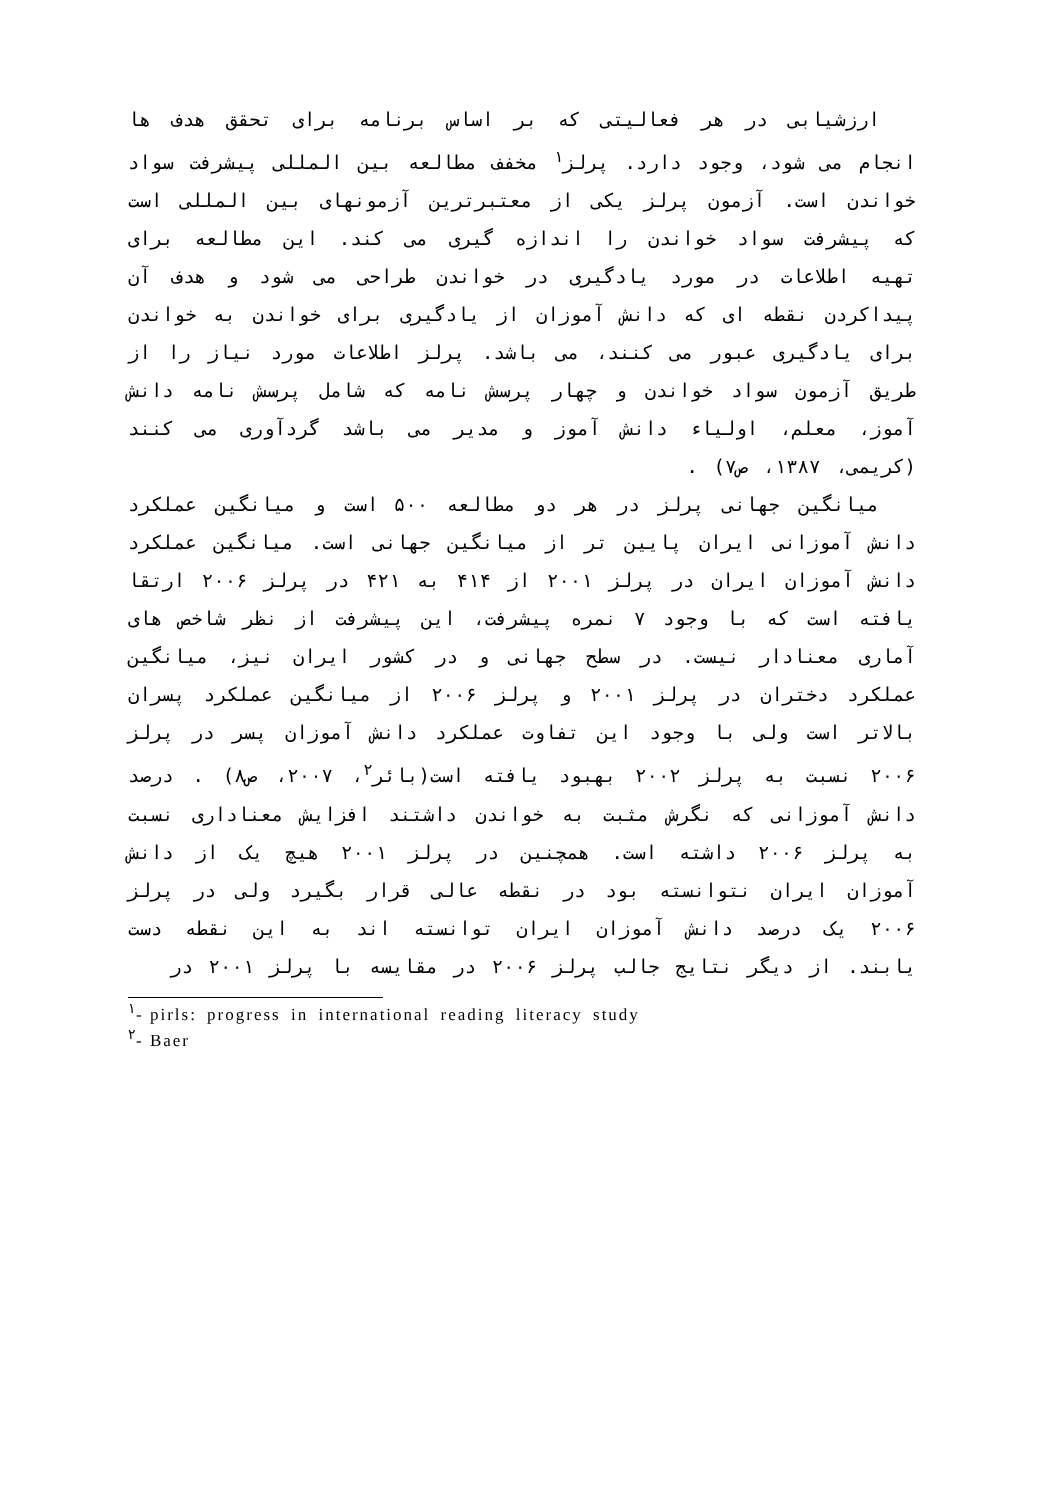ارزشیابی در هر فعالیتی که بر اساس برنامه برای تحقق هدف ها انجام می شود، وجود دارد. پرلز<sup>۱</sup> مخفف مطالعه بین المللی پیشرفت سواد خواندن است. آزمون پرلز یکی از معتبرترین آزمونهای بین المللی است که پیشرفت سواد خواندن را اندازه گیری می کند. این مطالعه برای تهیه اطلاعات در مورد یادگیری در خواندن طراحی می شود و هدف آن پیداکردن نقطه ای که دانش آموزان از یادگیری برای خواندن به خواندن برای یادگیری عبور می کنند، می باشد. پرلز اطلاعات مورد نیاز را از طریق آزمون سواد خواندن و چهار پرسش نامه که شامل پرسش نامه دانش آموز، معلم، اولیاء دانش آموز و مدیر می باشد گردآوری می کنند (کریمی، ۱۳۸۷، ص۷) .
میانگین جهانی پرلز در هر دو مطالعه ۵۰۰ است و میانگین عملکرد دانش آموزانی ایران پایین تر از میانگین جهانی است. میانگین عملکرد دانش آموزان ایران در پرلز ۲۰۰۱ از ۴۱۴ به ۴۲۱ در پرلز ۲۰۰۶ ارتقا یافته است که با وجود ۷ نمره پیشرفت، این پیشرفت از نظر شاخص های آماری معنادار نیست. در سطح جهانی و در کشور ایران نیز، میانگین عملکرد دختران در پرلز ۲۰۰۱ و پرلز ۲۰۰۶ از میانگین عملکرد پسران بالاتر است ولی با وجود این تفاوت عملکرد دانش آموزان پسر در پرلز ۲۰۰۶ نسبت به پرلز ۲۰۰۲ بهبود یافته است(بائر<sup>۲</sup>، ۲۰۰۷، ص۸) . درصد دانش آموزانی که نگرش مثبت به خواندن داشتند افزایش معناداری نسبت به پرلز ۲۰۰۶ داشته است. همچنین در پرلز ۲۰۰۱ هیچ یک از دانش آموزان ایران نتوانسته بود در نقطه عالی قرار بگیرد ولی در پرلز ۲۰۰۶ یک درصد دانش آموزان ایران توانسته اند به این نقطه دست یابند. از دیگر نتایج جالب پرلز ۲۰۰۶ در مقایسه با پرلز ۲۰۰۱ در
<sup>۱</sup>- pirls: progress in international reading literacy study
<sup>۲</sup>- Baer